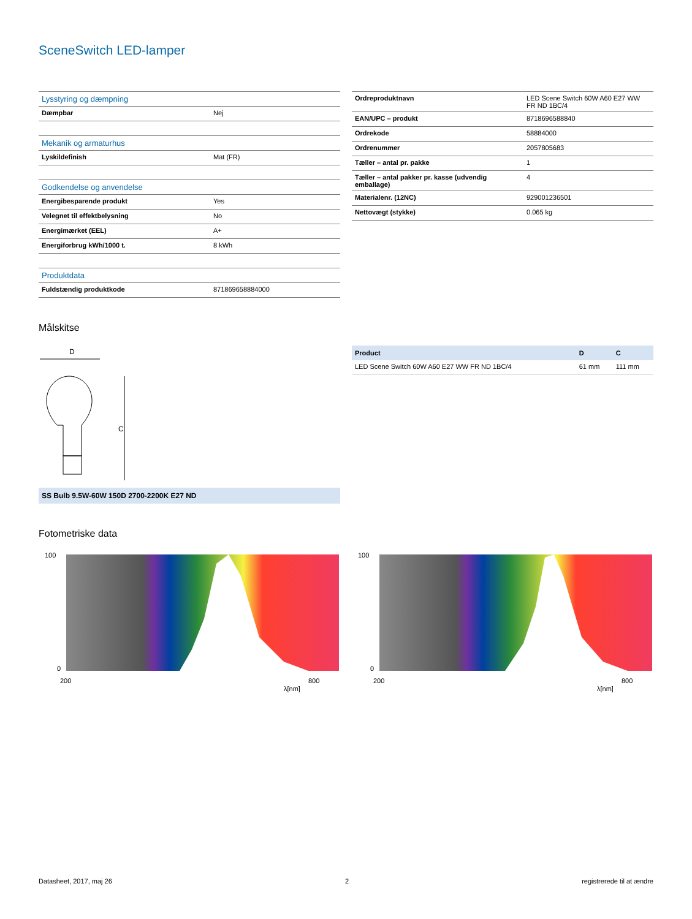SceneSwitch LED-lamper
| Lysstyring og dæmpning | |
| Dæmpbar | Nej |
| Mekanik og armaturhus | |
| Lyskildefinish | Mat (FR) |
| Godkendelse og anvendelse | |
| Energibesparende produkt | Yes |
| Velegnet til effektbelysning | No |
| Energimærket (EEL) | A+ |
| Energiforbrug kWh/1000 t. | 8 kWh |
| Produktdata | |
| Fuldstændig produktkode | 871869658884000 |
| Ordreproduktnavn | LED Scene Switch 60W A60 E27 WW FR ND 1BC/4 |
| EAN/UPC – produkt | 8718696588840 |
| Ordrekode | 58884000 |
| Ordrenummer | 2057805683 |
| Tæller – antal pr. pakke | 1 |
| Tæller – antal pakker pr. kasse (udvendig emballage) | 4 |
| Materialenr. (12NC) | 929001236501 |
| Nettovægt (stykke) | 0.065 kg |
Målskitse
D
C
SS Bulb 9.5W-60W 150D 2700-2200K E27 ND
| Product | D | C |
| --- | --- | --- |
| LED Scene Switch 60W A60 E27 WW FR ND 1BC/4 | 61 mm | 111 mm |
Fotometriske data
100
0
200
800
λ[nm]
100
0
200
800
λ[nm]
Datasheet, 2017, maj 26 2 registrerede til at ændre